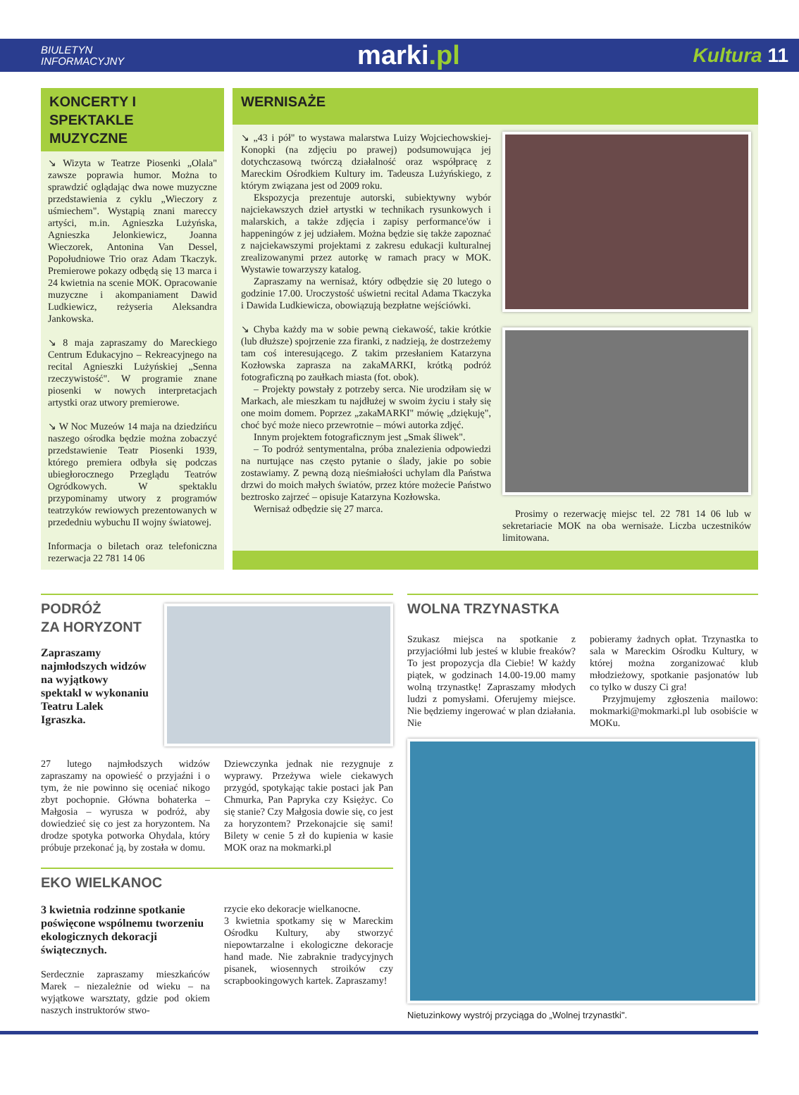BIULETYN
INFORMACYJNY
marki.pl
Kultura 11
KONCERTY I SPEKTAKLE MUZYCZNE
↘ Wizyta w Teatrze Piosenki „Olala" zawsze poprawia humor. Można to sprawdzić oglądając dwa nowe muzyczne przedstawienia z cyklu „Wieczory z uśmiechem". Wystąpią znani mareccy artyści, m.in. Agnieszka Lużyńska, Agnieszka Jelonkiewicz, Joanna Wieczorek, Antonina Van Dessel, Popołudniowe Trio oraz Adam Tkaczyk. Premierowe pokazy odbędą się 13 marca i 24 kwietnia na scenie MOK. Opracowanie muzyczne i akompaniament Dawid Ludkiewicz, reżyseria Aleksandra Jankowska.
↘ 8 maja zapraszamy do Mareckiego Centrum Edukacyjno – Rekreacyjnego na recital Agnieszki Lużyńskiej „Senna rzeczywistość". W programie znane piosenki w nowych interpretacjach artystki oraz utwory premierowe.
↘ W Noc Muzeów 14 maja na dziedzińcu naszego ośrodka będzie można zobaczyć przedstawienie Teatr Piosenki 1939, którego premiera odbyła się podczas ubiegłorocznego Przeglądu Teatrów Ogródkowych. W spektaklu przypominamy utwory z programów teatrzyków rewiowych prezentowanych w przededniu wybuchu II wojny światowej.
Informacja o biletach oraz telefoniczna rezerwacja 22 781 14 06
WERNISAŻE
↘ „43 i pół" to wystawa malarstwa Luizy Wojciechowskiej-Konopki (na zdjęciu po prawej) podsumowująca jej dotychczasową twórczą działalność oraz współpracę z Mareckim Ośrodkiem Kultury im. Tadeusza Lużyńskiego, z którym związana jest od 2009 roku.
Ekspozycja prezentuje autorski, subiektywny wybór najciekawszych dzieł artystki w technikach rysunkowych i malarskich, a także zdjęcia i zapisy performance'ów i happeningów z jej udziałem. Można będzie się także zapoznać z najciekawszymi projektami z zakresu edukacji kulturalnej zrealizowanymi przez autorkę w ramach pracy w MOK. Wystawie towarzyszy katalog.
Zapraszamy na wernisaż, który odbędzie się 20 lutego o godzinie 17.00. Uroczystość uświetni recital Adama Tkaczyka i Dawida Ludkiewicza, obowiązują bezpłatne wejściówki.
↘ Chyba każdy ma w sobie pewną ciekawość, takie krótkie (lub dłuższe) spojrzenie zza firanki, z nadzieją, że dostrzeżemy tam coś interesującego. Z takim przesłaniem Katarzyna Kozłowska zaprasza na zakaMARKI, krótką podróż fotograficzną po zaułkach miasta (fot. obok).
– Projekty powstały z potrzeby serca. Nie urodziłam się w Markach, ale mieszkam tu najdłużej w swoim życiu i stały się one moim domem. Poprzez „zakaMARKI" mówię „dziękuję", choć być może nieco przewrotnie – mówi autorka zdjęć.
Innym projektem fotograficznym jest „Smak śliwek".
– To podróż sentymentalna, próba znalezienia odpowiedzi na nurtujące nas często pytanie o ślady, jakie po sobie zostawiamy. Z pewną dozą nieśmiałości uchylam dla Państwa drzwi do moich małych światów, przez które możecie Państwo beztrosko zajrzeć – opisuje Katarzyna Kozłowska.
Wernisaż odbędzie się 27 marca.
Prosimy o rezerwację miejsc tel. 22 781 14 06 lub w sekretariacie MOK na oba wernisaże. Liczba uczestników limitowana.
PODRÓŻ
ZA HORYZONT
Zapraszamy najmłodszych widzów na wyjątkowy spektakl w wykonaniu Teatru Lalek Igraszka.
27 lutego najmłodszych widzów zapraszamy na opowieść o przyjaźni i o tym, że nie powinno się oceniać nikogo zbyt pochopnie. Główna bohaterka – Małgosia – wyrusza w podróż, aby dowiedzieć się co jest za horyzontem. Na drodze spotyka potworka Ohydala, który próbuje przekonać ją, by została w domu.
Dziewczynka jednak nie rezygnuje z wyprawy. Przeżywa wiele ciekawych przygód, spotykając takie postaci jak Pan Chmurka, Pan Papryka czy Księżyc. Co się stanie? Czy Małgosia dowie się, co jest za horyzontem? Przekonajcie się sami! Bilety w cenie 5 zł do kupienia w kasie MOK oraz na mokmarki.pl
EKO WIELKANOC
3 kwietnia rodzinne spotkanie poświęcone wspólnemu tworzeniu ekologicznych dekoracji świątecznych.
Serdecznie zapraszamy mieszkańców Marek – niezależnie od wieku – na wyjątkowe warsztaty, gdzie pod okiem naszych instruktorów stwo-
rzycie eko dekoracje wielkanocne.
3 kwietnia spotkamy się w Mareckim Ośrodku Kultury, aby stworzyć niepowtarzalne i ekologiczne dekoracje hand made. Nie zabraknie tradycyjnych pisanek, wiosennych stroików czy scrapbookingowych kartek. Zapraszamy!
WOLNA TRZYNASTKA
Szukasz miejsca na spotkanie z przyjaciółmi lub jesteś w klubie freaków? To jest propozycja dla Ciebie! W każdy piątek, w godzinach 14.00-19.00 mamy wolną trzynastkę! Zapraszamy młodych ludzi z pomysłami. Oferujemy miejsce. Nie będziemy ingerować w plan działania. Nie
pobieramy żadnych opłat. Trzynastka to sala w Mareckim Ośrodku Kultury, w której można zorganizować klub młodzieżowy, spotkanie pasjonatów lub co tylko w duszy Ci gra!
Przyjmujemy zgłoszenia mailowo: mokmarki@mokmarki.pl lub osobiście w MOKu.
Nietuzinkowy wystrój przyciąga do „Wolnej trzynastki".